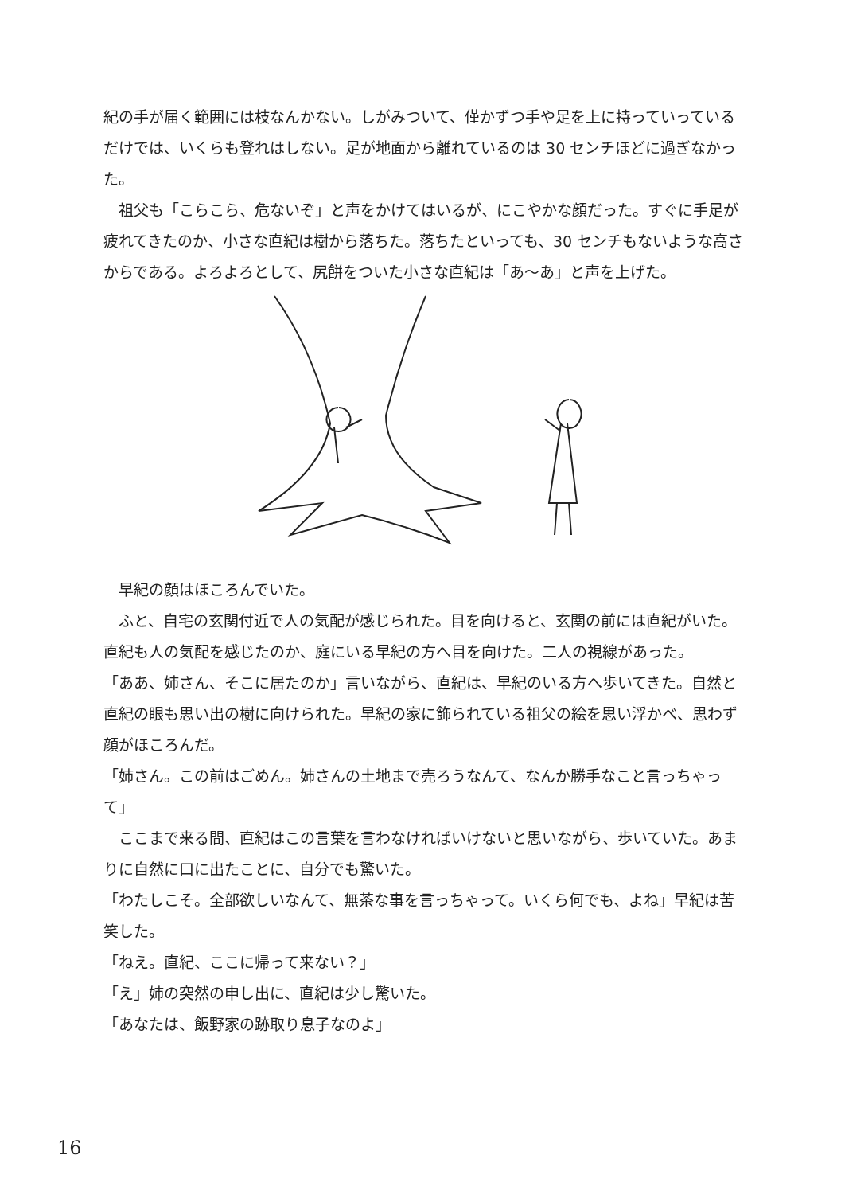紀の手が届く範囲には枝なんかない。しがみついて、僅かずつ手や足を上に持っていっているだけでは、いくらも登れはしない。足が地面から離れているのは 30 センチほどに過ぎなかった。
　祖父も「こらこら、危ないぞ」と声をかけてはいるが、にこやかな顔だった。すぐに手足が疲れてきたのか、小さな直紀は樹から落ちた。落ちたといっても、30 センチもないような高さからである。よろよろとして、尻餅をついた小さな直紀は「あ〜あ」と声を上げた。
　早紀の顔はほころんでいた。
　ふと、自宅の玄関付近で人の気配が感じられた。目を向けると、玄関の前には直紀がいた。直紀も人の気配を感じたのか、庭にいる早紀の方へ目を向けた。二人の視線があった。
「ああ、姉さん、そこに居たのか」言いながら、直紀は、早紀のいる方へ歩いてきた。自然と直紀の眼も思い出の樹に向けられた。早紀の家に飾られている祖父の絵を思い浮かべ、思わず顔がほころんだ。
「姉さん。この前はごめん。姉さんの土地まで売ろうなんて、なんか勝手なこと言っちゃって」
　ここまで来る間、直紀はこの言葉を言わなければいけないと思いながら、歩いていた。あまりに自然に口に出たことに、自分でも驚いた。
「わたしこそ。全部欲しいなんて、無茶な事を言っちゃって。いくら何でも、よね」早紀は苦笑した。
「ねえ。直紀、ここに帰って来ない？」
「え」姉の突然の申し出に、直紀は少し驚いた。
「あなたは、飯野家の跡取り息子なのよ」
16